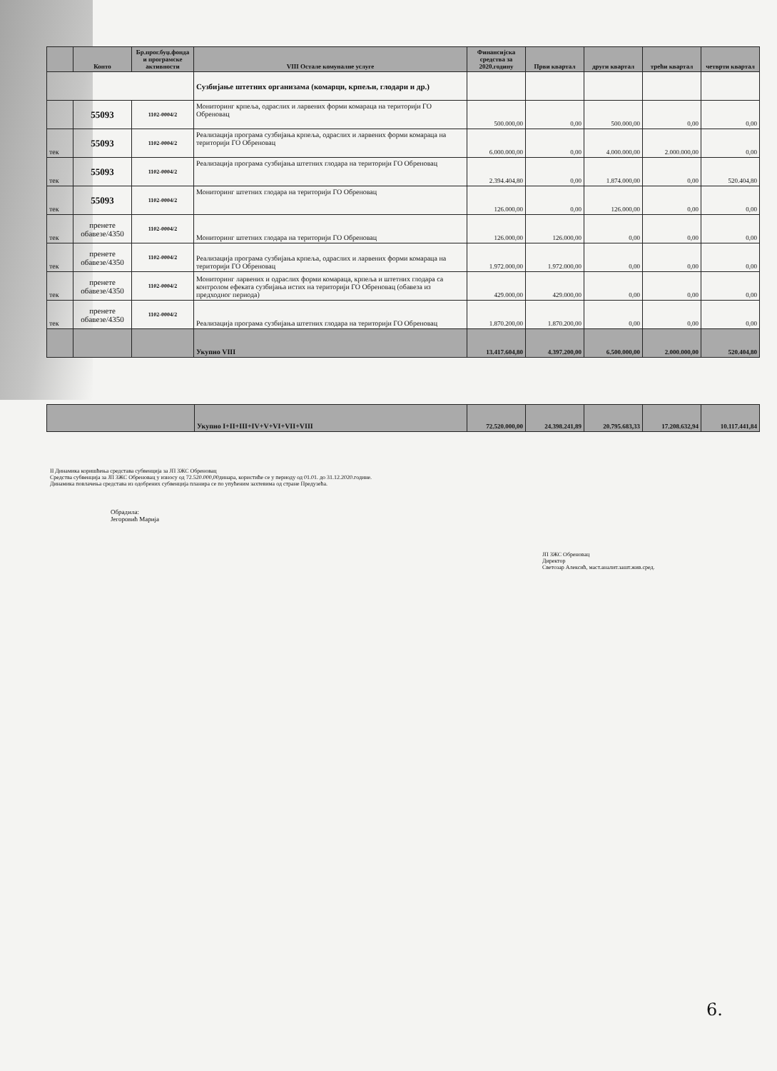| | Конто | Бр.прог.буџ.фонда и програмске активности | VIII Остале комуналне услуге | Финансијска средства за 2020.годину | Први квартал | други квартал | трећи квартал | четврти квартал |
| --- | --- | --- | --- | --- | --- | --- | --- | --- |
| | | | Сузбијање штетних организама (комарци, крпељи, глодари и др.) | | | | | |
| | 55093 | 1102-0004/2 | Мониторинг крпеља, одраслих и ларвених форми комараца на територији ГО Обреновац | 500.000,00 | 0,00 | 500.000,00 | 0,00 | 0,00 |
| тек | 55093 | 1102-0004/2 | Реализација програма сузбијања крпеља, одраслих и ларвених форми комараца на територији ГО Обреновац | 6.000.000,00 | 0,00 | 4.000.000,00 | 2.000.000,00 | 0,00 |
| тек | 55093 | 1102-0004/2 | Реализација програма сузбијања штетних глодара на територији ГО Обреновац | 2.394.404,80 | 0,00 | 1.874.000,00 | 0,00 | 520.404,80 |
| тек | 55093 | 1102-0004/2 | Мониторинг штетних глодара на територији ГО Обреновац | 126.000,00 | 0,00 | 126.000,00 | 0,00 | 0,00 |
| тек | пренете обавезе/4350 | 1102-0004/2 | Мониторинг штетних глодара на територији ГО Обреновац | 126.000,00 | 126.000,00 | 0,00 | 0,00 | 0,00 |
| тек | пренете обавезе/4350 | 1102-0004/2 | Реализација програма сузбијања крпеља, одраслих и ларвених форми комараца на територији ГО Обреновац | 1.972.000,00 | 1.972.000,00 | 0,00 | 0,00 | 0,00 |
| тек | пренете обавезе/4350 | 1102-0004/2 | Мониторинг ларвених и одраслих форми комараца, крпеља и штетних глодара са контролом ефеката сузбијања истих на територији ГО Обреновац (обавеза из предходног периода) | 429.000,00 | 429.000,00 | 0,00 | 0,00 | 0,00 |
| тек | пренете обавезе/4350 | 1102-0004/2 | Реализација програма сузбијања штетних глодара на територији ГО Обреновац | 1.870.200,00 | 1.870.200,00 | 0,00 | 0,00 | 0,00 |
| | | | Укупно VIII | 13.417.604,80 | 4.397.200,00 | 6.500.000,00 | 2.000.000,00 | 520.404,80 |
| | Укупно I+II+III+IV+V+VI+VII+VIII | 72.520.000,00 | 24.398.241,89 | 20.795.683,33 | 17.208.632,94 | 10.117.441,84 |
II Динамика коришћења средстава субвенција за ЈП ЗЖС Обреновац
Средства субвенција за ЈП ЗЖС Обреновац у износу од 72.520.000,00динара, користиће се у периоду од 01.01. до 31.12.2020.године.
Динамика повлачења средстава из одобрених субвенција планира се по упућеним захтевима од стране Предузећа.
Обрадила:
Јегоровић Марија
ЈП ЗЖС Обреновац
Директор
Светозар Алексић, маст.аналит.зашт.жив.сред.
6.